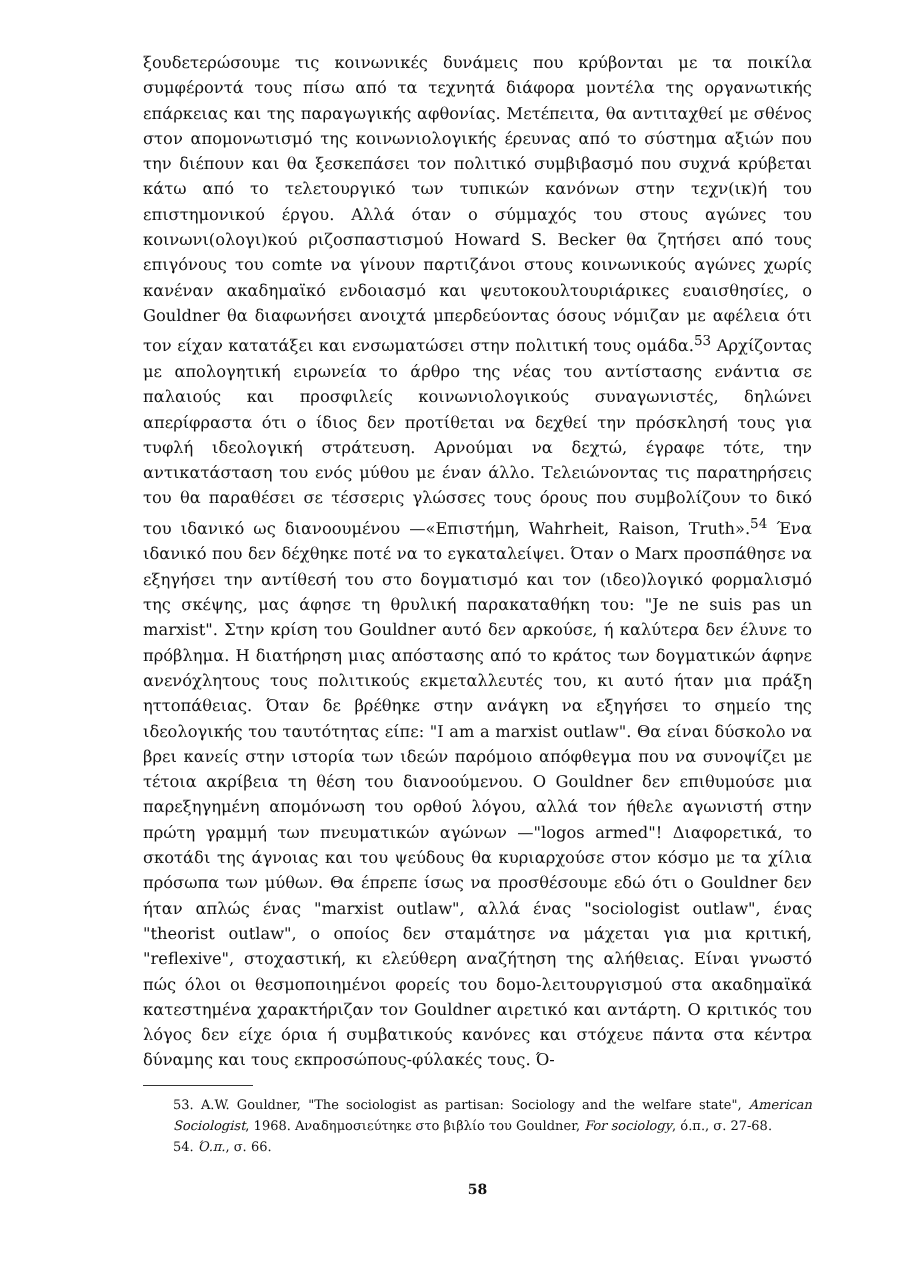ξουδετερώσουμε τις κοινωνικές δυνάμεις που κρύβονται με τα ποικίλα συμφέροντά τους πίσω από τα τεχνητά διάφορα μοντέλα της οργανωτικής επάρκειας και της παραγωγικής αφθονίας. Μετέπειτα, θα αντιταχθεί με σθένος στον απομονωτισμό της κοινωνιολογικής έρευνας από το σύστημα αξιών που την διέπουν και θα ξεσκεπάσει τον πολιτικό συμβιβασμό που συχνά κρύβεται κάτω από το τελετουργικό των τυπικών κανόνων στην τεχν(ικ)ή του επιστημονικού έργου. Αλλά όταν ο σύμμαχός του στους αγώνες του κοινωνι(ολογι)κού ριζοσπαστισμού Howard S. Becker θα ζητήσει από τους επιγόνους του comte να γίνουν παρτιζάνοι στους κοινωνικούς αγώνες χωρίς κανέναν ακαδημαϊκό ενδοιασμό και ψευτοκουλτουριάρικες ευαισθησίες, ο Gouldner θα διαφωνήσει ανοιχτά μπερδεύοντας όσους νόμιζαν με αφέλεια ότι τον είχαν κατατάξει και ενσωματώσει στην πολιτική τους ομάδα.<sup>53</sup> Αρχίζοντας με απολογητική ειρωνεία το άρθρο της νέας του αντίστασης ενάντια σε παλαιούς και προσφιλείς κοινωνιολογικούς συναγωνιστές, δηλώνει απερίφραστα ότι ο ίδιος δεν προτίθεται να δεχθεί την πρόσκλησή τους για τυφλή ιδεολογική στράτευση. Αρνούμαι να δεχτώ, έγραφε τότε, την αντικατάσταση του ενός μύθου με έναν άλλο. Τελειώνοντας τις παρατηρήσεις του θα παραθέσει σε τέσσερις γλώσσες τους όρους που συμβολίζουν το δικό του ιδανικό ως διανοουμένου —«Επιστήμη, Wahrheit, Raison, Truth».<sup>54</sup> Ένα ιδανικό που δεν δέχθηκε ποτέ να το εγκαταλείψει. Όταν ο Marx προσπάθησε να εξηγήσει την αντίθεσή του στο δογματισμό και τον (ιδεο)λογικό φορμαλισμό της σκέψης, μας άφησε τη θρυλική παρακαταθήκη του: "Je ne suis pas un marxist". Στην κρίση του Gouldner αυτό δεν αρκούσε, ή καλύτερα δεν έλυνε το πρόβλημα. Η διατήρηση μιας απόστασης από το κράτος των δογματικών άφηνε ανενόχλητους τους πολιτικούς εκμεταλλευτές του, κι αυτό ήταν μια πράξη ηττοπάθειας. Όταν δε βρέθηκε στην ανάγκη να εξηγήσει το σημείο της ιδεολογικής του ταυτότητας είπε: "I am a marxist outlaw". Θα είναι δύσκολο να βρει κανείς στην ιστορία των ιδεών παρόμοιο απόφθεγμα που να συνοψίζει με τέτοια ακρίβεια τη θέση του διανοούμενου. Ο Gouldner δεν επιθυμούσε μια παρεξηγημένη απομόνωση του ορθού λόγου, αλλά τον ήθελε αγωνιστή στην πρώτη γραμμή των πνευματικών αγώνων —"logos armed"! Διαφορετικά, το σκοτάδι της άγνοιας και του ψεύδους θα κυριαρχούσε στον κόσμο με τα χίλια πρόσωπα των μύθων. Θα έπρεπε ίσως να προσθέσουμε εδώ ότι ο Gouldner δεν ήταν απλώς ένας "marxist outlaw", αλλά ένας "sociologist outlaw", ένας "theorist outlaw", ο οποίος δεν σταμάτησε να μάχεται για μια κριτική, "reflexive", στοχαστική, κι ελεύθερη αναζήτηση της αλήθειας. Είναι γνωστό πώς όλοι οι θεσμοποιημένοι φορείς του δομο-λειτουργισμού στα ακαδημαϊκά κατεστημένα χαρακτήριζαν τον Gouldner αιρετικό και αντάρτη. Ο κριτικός του λόγος δεν είχε όρια ή συμβατικούς κανόνες και στόχευε πάντα στα κέντρα δύναμης και τους εκπροσώπους-φύλακές τους. Ό-
53. A.W. Gouldner, "The sociologist as partisan: Sociology and the welfare state", American Sociologist, 1968. Αναδημοσιεύτηκε στο βιβλίο του Gouldner, For sociology, ό.π., σ. 27-68.
54. Ό.π., σ. 66.
58